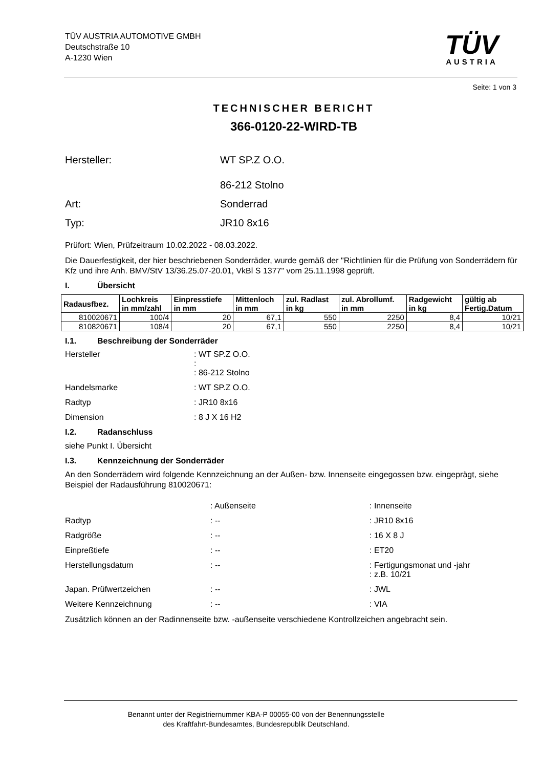TÜV AUSTRIA AUTOMOTIVE GMBH
Deutschstraße 10
A-1230 Wien
TÜV
AUSTRIA
Seite: 1 von 3
TECHNISCHER BERICHT
366-0120-22-WIRD-TB
Hersteller: WT SP.Z O.O.
86-212 Stolno
Art: Sonderrad
Typ: JR10 8x16
Prüfort: Wien, Prüfzeitraum 10.02.2022 - 08.03.2022.
Die Dauerfestigkeit, der hier beschriebenen Sonderräder, wurde gemäß der "Richtlinien für die Prüfung von Sonderrädern für Kfz und ihre Anh. BMV/StV 13/36.25.07-20.01, VkBl S 1377" vom 25.11.1998 geprüft.
I. Übersicht
| Radausfbez. | Lochkreis in mm/zahl | Einpresstiefe in mm | Mittenloch in mm | zul. Radlast in kg | zul. Abrollumf. in mm | Radgewicht in kg | gültig ab Fertig.Datum |
| --- | --- | --- | --- | --- | --- | --- | --- |
| 810020671 | 100/4 | 20 | 67,1 | 550 | 2250 | 8,4 | 10/21 |
| 810820671 | 108/4 | 20 | 67,1 | 550 | 2250 | 8,4 | 10/21 |
I.1. Beschreibung der Sonderräder
Hersteller : WT SP.Z O.O.
:
: 86-212 Stolno
Handelsmarke : WT SP.Z O.O.
Radtyp : JR10 8x16
Dimension : 8 J X 16 H2
I.2. Radanschluss
siehe Punkt I. Übersicht
I.3. Kennzeichnung der Sonderräder
An den Sonderrädern wird folgende Kennzeichnung an der Außen- bzw. Innenseite eingegossen bzw. eingeprägt, siehe Beispiel der Radausführung 810020671:
: Außenseite : Innenseite
Radtyp : -- : JR10 8x16
Radgröße : -- : 16 X 8 J
Einpreßtiefe : -- : ET20
Herstellungsdatum : -- : Fertigungsmonat und -jahr
: z.B. 10/21
Japan. Prüfwertzeichen : -- : JWL
Weitere Kennzeichnung : -- : VIA
Zusätzlich können an der Radinnenseite bzw. -außenseite verschiedene Kontrollzeichen angebracht sein.
Benannt unter der Registriernummer KBA-P 00055-00 von der Benennungsstelle
des Kraftfahrt-Bundesamtes, Bundesrepublik Deutschland.